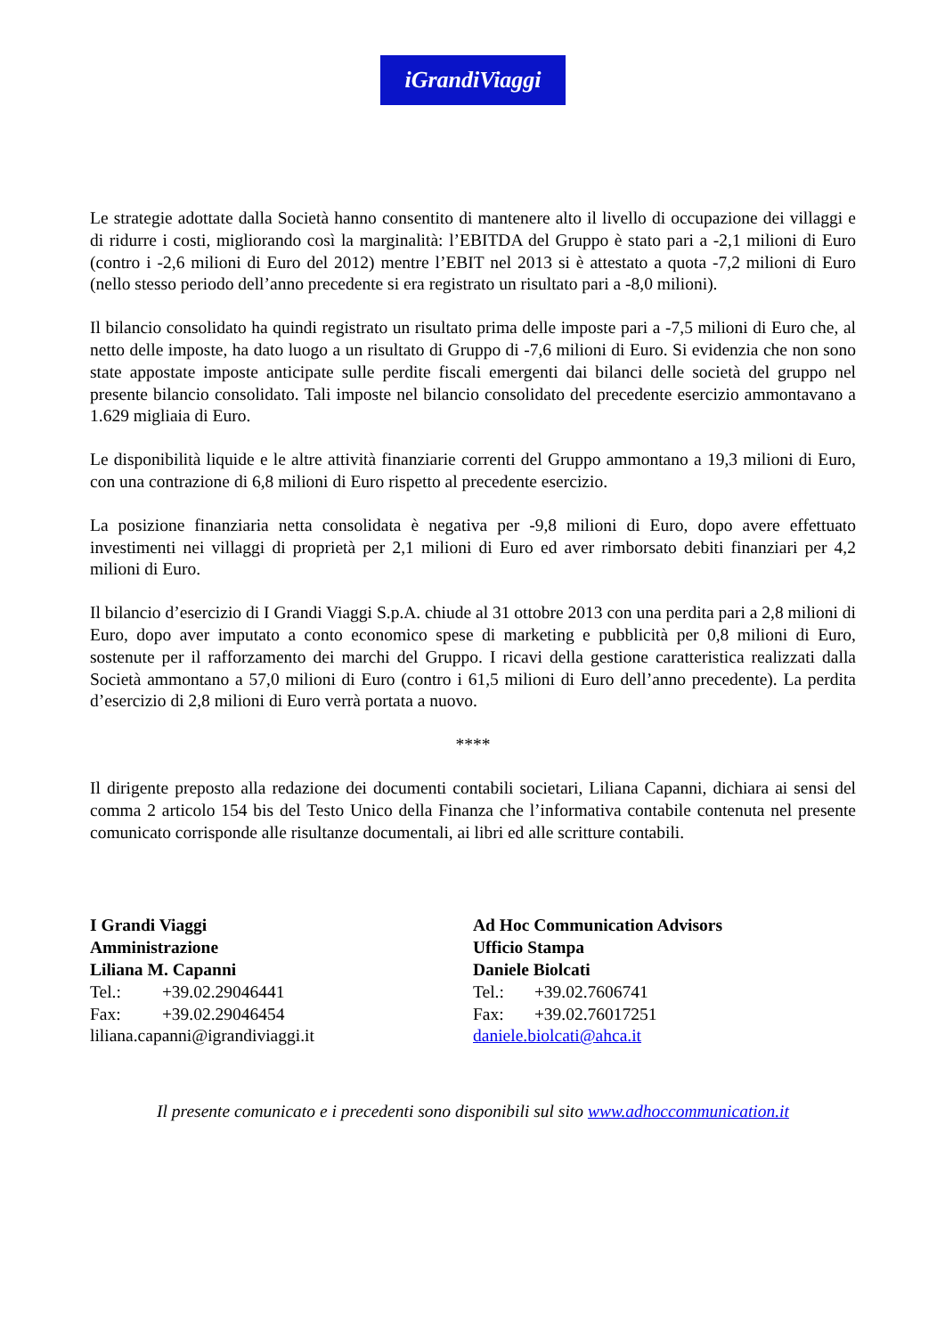iGrandiViaggi
Le strategie adottate dalla Società hanno consentito di mantenere alto il livello di occupazione dei villaggi e di ridurre i costi, migliorando così la marginalità: l’EBITDA del Gruppo è stato pari a -2,1 milioni di Euro (contro i -2,6 milioni di Euro del 2012) mentre l’EBIT nel 2013 si è attestato a quota -7,2 milioni di Euro (nello stesso periodo dell’anno precedente si era registrato un risultato pari a -8,0 milioni).
Il bilancio consolidato ha quindi registrato un risultato prima delle imposte pari a -7,5 milioni di Euro che, al netto delle imposte, ha dato luogo a un risultato di Gruppo di -7,6 milioni di Euro. Si evidenzia che non sono state appostate imposte anticipate sulle perdite fiscali emergenti dai bilanci delle società del gruppo nel presente bilancio consolidato. Tali imposte nel bilancio consolidato del precedente esercizio ammontavano a 1.629 migliaia di Euro.
Le disponibilità liquide e le altre attività finanziarie correnti del Gruppo ammontano a 19,3 milioni di Euro, con una contrazione di 6,8 milioni di Euro rispetto al precedente esercizio.
La posizione finanziaria netta consolidata è negativa per -9,8 milioni di Euro, dopo avere effettuato investimenti nei villaggi di proprietà per 2,1 milioni di Euro ed aver rimborsato debiti finanziari per 4,2 milioni di Euro.
Il bilancio d’esercizio di I Grandi Viaggi S.p.A. chiude al 31 ottobre 2013 con una perdita pari a 2,8 milioni di Euro, dopo aver imputato a conto economico spese di marketing e pubblicità per 0,8 milioni di Euro, sostenute per il rafforzamento dei marchi del Gruppo. I ricavi della gestione caratteristica realizzati dalla Società ammontano a 57,0 milioni di Euro (contro i 61,5 milioni di Euro dell’anno precedente). La perdita d’esercizio di 2,8 milioni di Euro verrà portata a nuovo.
****
Il dirigente preposto alla redazione dei documenti contabili societari, Liliana Capanni, dichiara ai sensi del comma 2 articolo 154 bis del Testo Unico della Finanza che l’informativa contabile contenuta nel presente comunicato corrisponde alle risultanze documentali, ai libri ed alle scritture contabili.
I Grandi Viaggi
Amministrazione
Liliana M. Capanni
Tel.: +39.02.29046441
Fax: +39.02.29046454
liliana.capanni@igrandiviaggi.it
Ad Hoc Communication Advisors
Ufficio Stampa
Daniele Biolcati
Tel.: +39.02.7606741
Fax: +39.02.76017251
daniele.biolcati@ahca.it
Il presente comunicato e i precedenti sono disponibili sul sito www.adhoccommunication.it